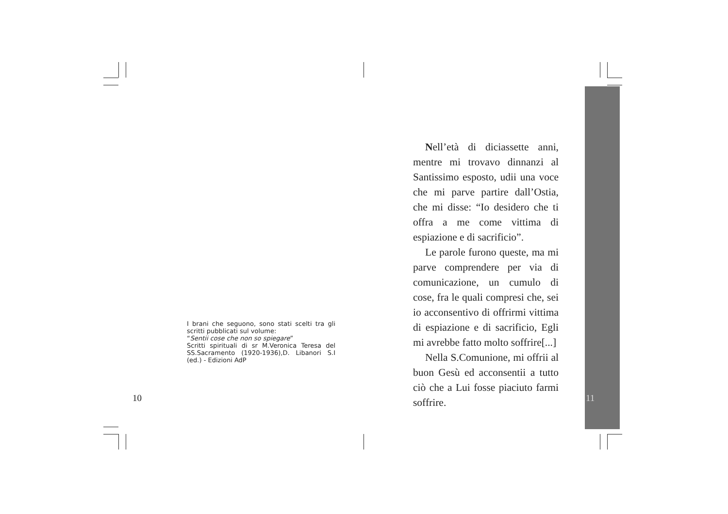I brani che seguono, sono stati scelti tra gli scritti pubblicati sul volume:
“Sentii cose che non so spiegare”
Scritti spirituali di sr M.Veronica Teresa del SS.Sacramento (1920-1936),D. Libanori S.I (ed.) - Edizioni AdP
10
Nell’età di diciassette anni, mentre mi trovavo dinnanzi al Santissimo esposto, udii una voce che mi parve partire dall’Ostia, che mi disse: “Io desidero che ti offra a me come vittima di espiazione e di sacrificio”.
Le parole furono queste, ma mi parve comprendere per via di comunicazione, un cumulo di cose, fra le quali compresi che, sei io acconsentivo di offrirmi vittima di espiazione e di sacrificio, Egli mi avrebbe fatto molto soffrire[...]
Nella S.Comunione, mi offrii al buon Gesù ed acconsentii a tutto ciò che a Lui fosse piaciuto farmi soffrire.
11